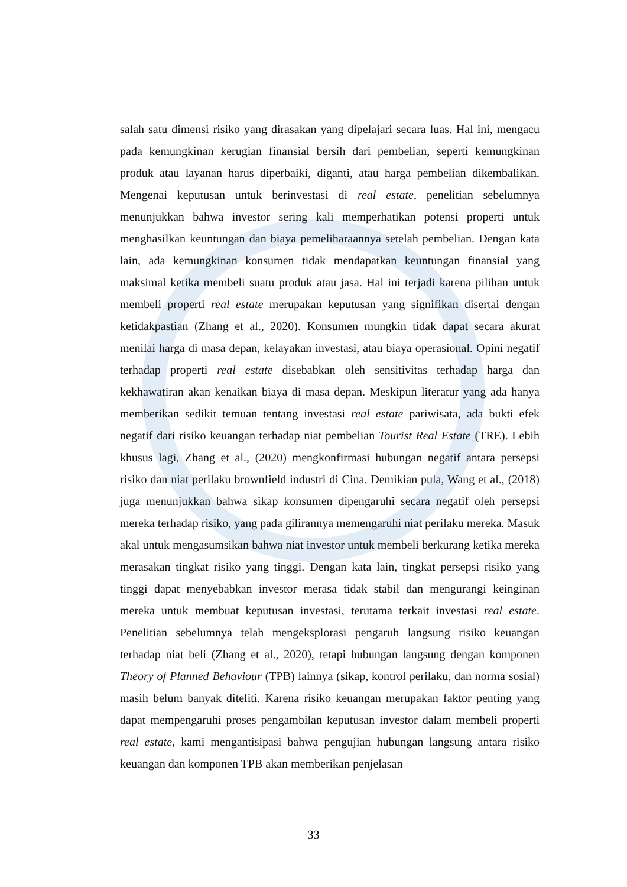salah satu dimensi risiko yang dirasakan yang dipelajari secara luas. Hal ini, mengacu pada kemungkinan kerugian finansial bersih dari pembelian, seperti kemungkinan produk atau layanan harus diperbaiki, diganti, atau harga pembelian dikembalikan. Mengenai keputusan untuk berinvestasi di real estate, penelitian sebelumnya menunjukkan bahwa investor sering kali memperhatikan potensi properti untuk menghasilkan keuntungan dan biaya pemeliharaannya setelah pembelian. Dengan kata lain, ada kemungkinan konsumen tidak mendapatkan keuntungan finansial yang maksimal ketika membeli suatu produk atau jasa. Hal ini terjadi karena pilihan untuk membeli properti real estate merupakan keputusan yang signifikan disertai dengan ketidakpastian (Zhang et al., 2020). Konsumen mungkin tidak dapat secara akurat menilai harga di masa depan, kelayakan investasi, atau biaya operasional. Opini negatif terhadap properti real estate disebabkan oleh sensitivitas terhadap harga dan kekhawatiran akan kenaikan biaya di masa depan. Meskipun literatur yang ada hanya memberikan sedikit temuan tentang investasi real estate pariwisata, ada bukti efek negatif dari risiko keuangan terhadap niat pembelian Tourist Real Estate (TRE). Lebih khusus lagi, Zhang et al., (2020) mengkonfirmasi hubungan negatif antara persepsi risiko dan niat perilaku brownfield industri di Cina. Demikian pula, Wang et al., (2018) juga menunjukkan bahwa sikap konsumen dipengaruhi secara negatif oleh persepsi mereka terhadap risiko, yang pada gilirannya memengaruhi niat perilaku mereka. Masuk akal untuk mengasumsikan bahwa niat investor untuk membeli berkurang ketika mereka merasakan tingkat risiko yang tinggi. Dengan kata lain, tingkat persepsi risiko yang tinggi dapat menyebabkan investor merasa tidak stabil dan mengurangi keinginan mereka untuk membuat keputusan investasi, terutama terkait investasi real estate. Penelitian sebelumnya telah mengeksplorasi pengaruh langsung risiko keuangan terhadap niat beli (Zhang et al., 2020), tetapi hubungan langsung dengan komponen Theory of Planned Behaviour (TPB) lainnya (sikap, kontrol perilaku, dan norma sosial) masih belum banyak diteliti. Karena risiko keuangan merupakan faktor penting yang dapat mempengaruhi proses pengambilan keputusan investor dalam membeli properti real estate, kami mengantisipasi bahwa pengujian hubungan langsung antara risiko keuangan dan komponen TPB akan memberikan penjelasan
33